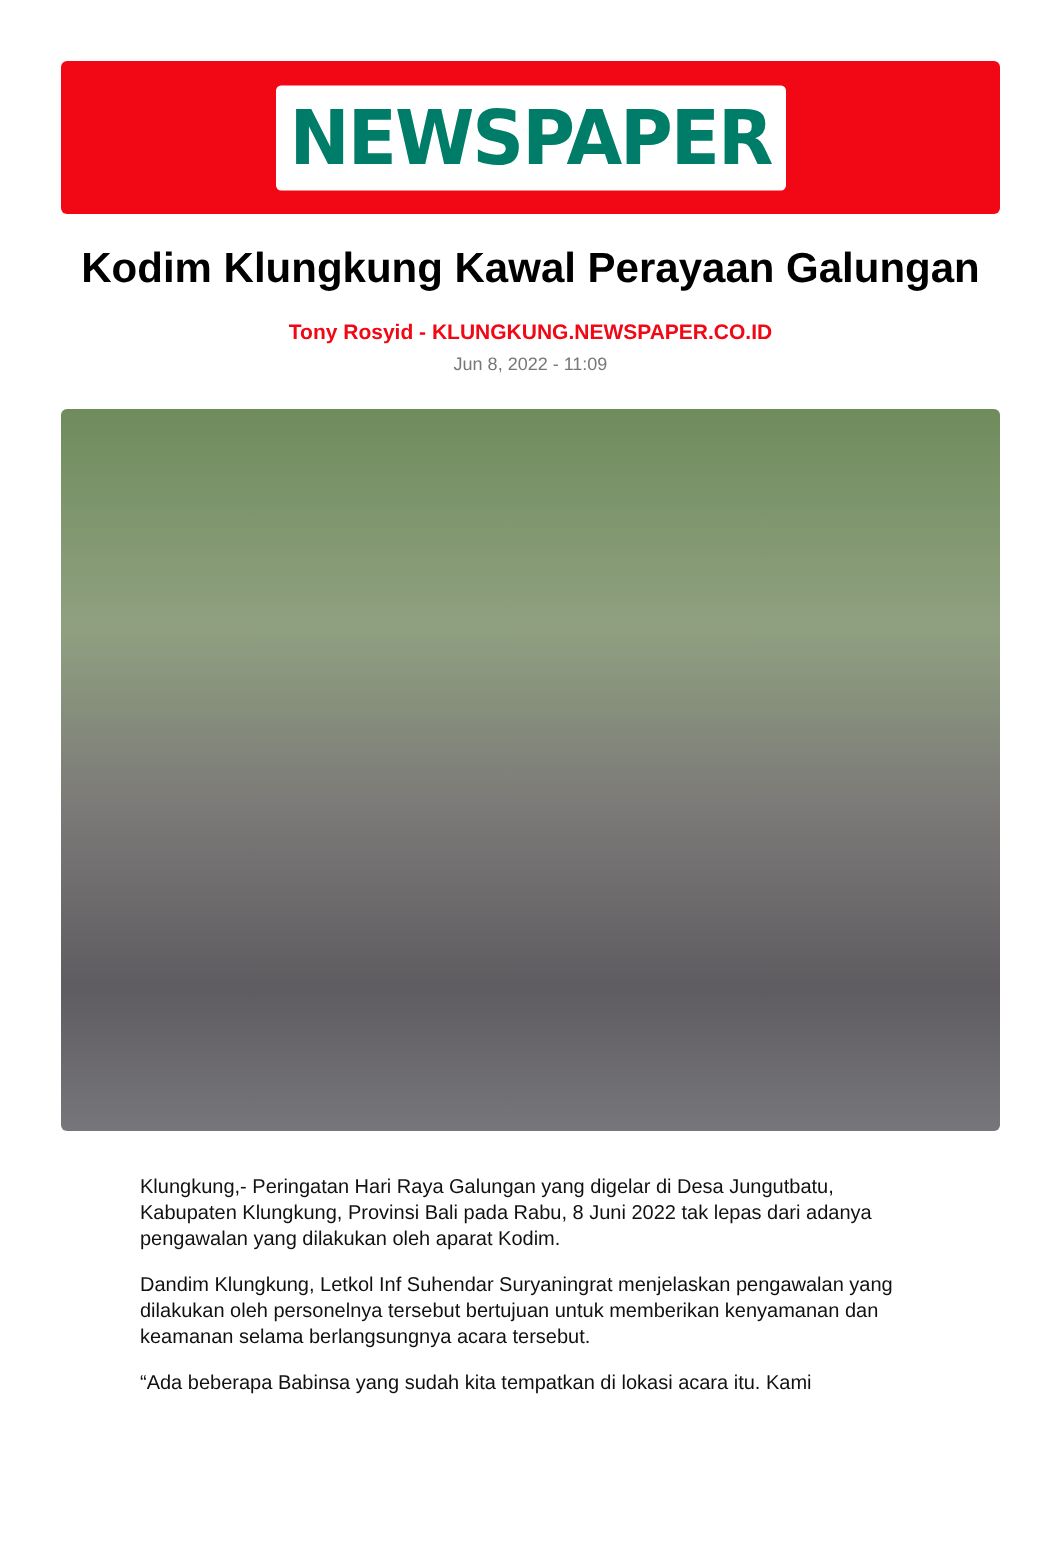NEWSPAPER
Kodim Klungkung Kawal Perayaan Galungan
Tony Rosyid - KLUNGKUNG.NEWSPAPER.CO.ID
Jun 8, 2022 - 11:09
Klungkung,- Peringatan Hari Raya Galungan yang digelar di Desa Jungutbatu, Kabupaten Klungkung, Provinsi Bali pada Rabu, 8 Juni 2022 tak lepas dari adanya pengawalan yang dilakukan oleh aparat Kodim.
Dandim Klungkung, Letkol Inf Suhendar Suryaningrat menjelaskan pengawalan yang dilakukan oleh personelnya tersebut bertujuan untuk memberikan kenyamanan dan keamanan selama berlangsungnya acara tersebut.
“Ada beberapa Babinsa yang sudah kita tempatkan di lokasi acara itu. Kami